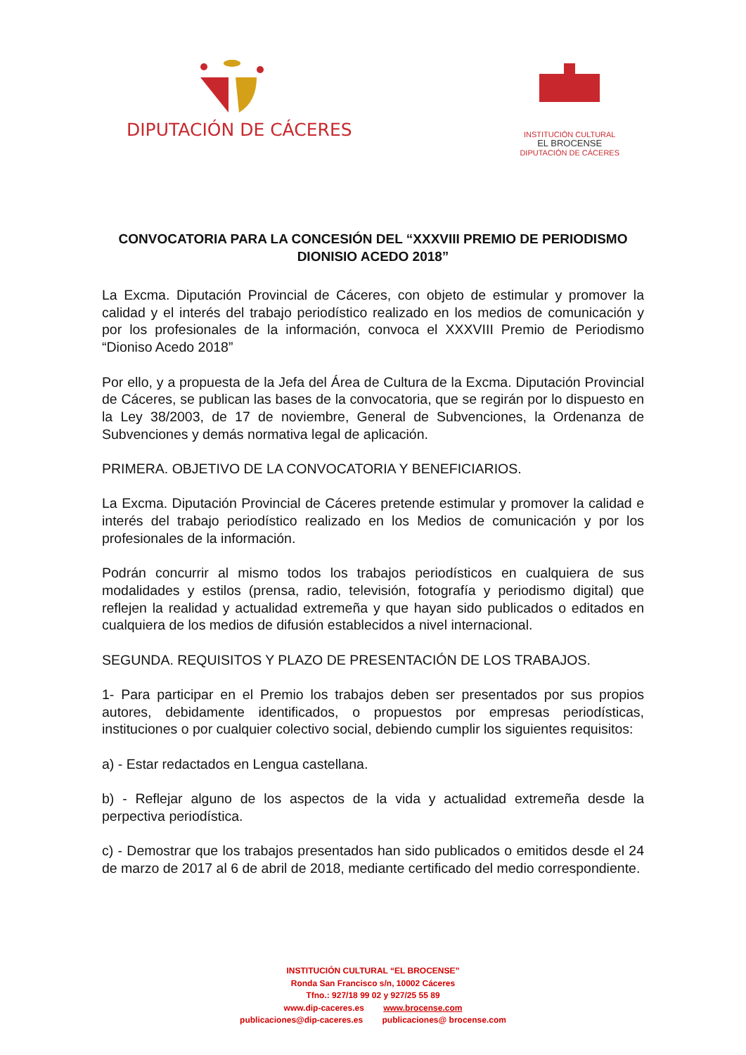DIPUTACIÓN DE CÁCERES
INSTITUCIÓN CULTURAL
EL BROCENSE
DIPUTACIÓN DE CÁCERES
CONVOCATORIA PARA LA CONCESIÓN DEL “XXXVIII PREMIO DE PERIODISMO DIONISIO ACEDO 2018”
La Excma. Diputación Provincial de Cáceres, con objeto de estimular y promover la calidad y el interés del trabajo periodístico realizado en los medios de comunicación y por los profesionales de la información, convoca el XXXVIII Premio de Periodismo “Dioniso Acedo 2018”
Por ello, y a propuesta de la Jefa del Área de Cultura de la Excma. Diputación Provincial de Cáceres, se publican las bases de la convocatoria, que se regirán por lo dispuesto en la Ley 38/2003, de 17 de noviembre, General de Subvenciones, la Ordenanza de Subvenciones y demás normativa legal de aplicación.
PRIMERA. OBJETIVO DE LA CONVOCATORIA Y BENEFICIARIOS.
La Excma. Diputación Provincial de Cáceres pretende estimular y promover la calidad e interés del trabajo periodístico realizado en los Medios de comunicación y por los profesionales de la información.
Podrán concurrir al mismo todos los trabajos periodísticos en cualquiera de sus modalidades y estilos (prensa, radio, televisión, fotografía y periodismo digital) que reflejen la realidad y actualidad extremeña y que hayan sido publicados o editados en cualquiera de los medios de difusión establecidos a nivel internacional.
SEGUNDA. REQUISITOS Y PLAZO DE PRESENTACIÓN DE LOS TRABAJOS.
1- Para participar en el Premio los trabajos deben ser presentados por sus propios autores, debidamente identificados, o propuestos por empresas periodísticas, instituciones o por cualquier colectivo social, debiendo cumplir los siguientes requisitos:
a) - Estar redactados en Lengua castellana.
b) - Reflejar alguno de los aspectos de la vida y actualidad extremeña desde la perpectiva periodística.
c) - Demostrar que los trabajos presentados han sido publicados o emitidos desde el 24 de marzo de 2017 al 6 de abril de 2018, mediante certificado del medio correspondiente.
INSTITUCIÓN CULTURAL “EL BROCENSE”
Ronda San Francisco s/n, 10002 Cáceres
Tfno.: 927/18 99 02 y 927/25 55 89
www.dip-caceres.es www.brocense.com
publicaciones@dip-caceres.es publicaciones@ brocense.com